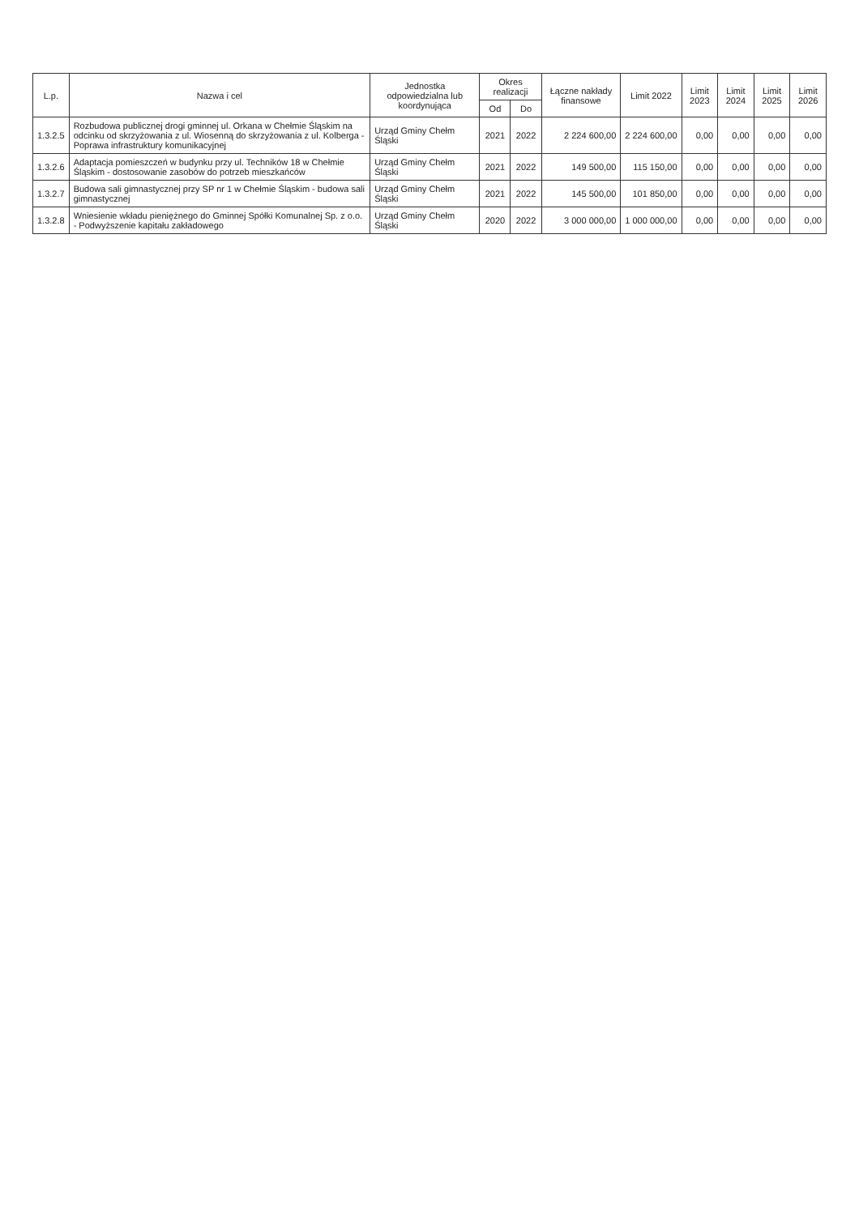| L.p. | Nazwa i cel | Jednostka odpowiedzialna lub koordynująca | Okres realizacji | | Łączne nakłady finansowe | Limit 2022 | Limit 2023 | Limit 2024 | Limit 2025 | Limit 2026 |
| --- | --- | --- | --- | --- | --- | --- | --- | --- | --- | --- |
| | | | Od | Do | | | | | | |
| 1.3.2.5 | Rozbudowa publicznej drogi gminnej ul. Orkana w Chełmie Śląskim na odcinku od skrzyżowania z ul. Wiosenną do skrzyżowania z ul. Kolberga - Poprawa infrastruktury komunikacyjnej | Urząd Gminy Chełm Śląski | 2021 | 2022 | 2 224 600,00 | 2 224 600,00 | 0,00 | 0,00 | 0,00 | 0,00 |
| 1.3.2.6 | Adaptacja pomieszczeń w budynku przy ul. Techników 18 w Chełmie Śląskim - dostosowanie zasobów do potrzeb mieszkańców | Urząd Gminy Chełm Śląski | 2021 | 2022 | 149 500,00 | 115 150,00 | 0,00 | 0,00 | 0,00 | 0,00 |
| 1.3.2.7 | Budowa sali gimnastycznej przy SP nr 1 w Chełmie Śląskim - budowa sali gimnastycznej | Urząd Gminy Chełm Śląski | 2021 | 2022 | 145 500,00 | 101 850,00 | 0,00 | 0,00 | 0,00 | 0,00 |
| 1.3.2.8 | Wniesienie wkładu pieniężnego do Gminnej Spółki Komunalnej Sp. z o.o. - Podwyższenie kapitału zakładowego | Urząd Gminy Chełm Śląski | 2020 | 2022 | 3 000 000,00 | 1 000 000,00 | 0,00 | 0,00 | 0,00 | 0,00 |